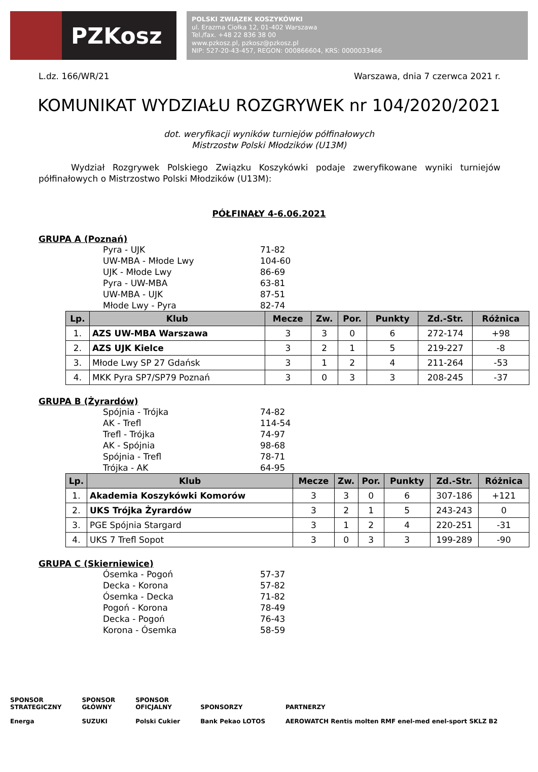PZKosz
POLSKI ZWIĄZEK KOSZYKÓWKI
ul. Erazma Ciołka 12, 01-402 Warszawa
Tel./fax. +48 22 836 38 00
www.pzkosz.pl, pzkosz@pzkosz.pl
NIP: 527-20-43-457, REGON: 000866604, KRS: 0000033466
L.dz. 166/WR/21 Warszawa, dnia 7 czerwca 2021 r.
KOMUNIKAT WYDZIAŁU ROZGRYWEK nr 104/2020/2021
dot. weryfikacji wyników turniejów półfinałowych
Mistrzostw Polski Młodzików (U13M)
Wydział Rozgrywek Polskiego Związku Koszykówki podaje zweryfikowane wyniki turniejów półfinałowych o Mistrzostwo Polski Młodzików (U13M):
PÓŁFINAŁY 4-6.06.2021
GRUPA A (Poznań)
Pyra - UJK 71-82
UW-MBA - Młode Lwy 104-60
UJK - Młode Lwy 86-69
Pyra - UW-MBA 63-81
UW-MBA - UJK 87-51
Młode Lwy - Pyra 82-74
| Lp. | Klub | Mecze | Zw. | Por. | Punkty | Zd.-Str. | Różnica |
| --- | --- | --- | --- | --- | --- | --- | --- |
| 1. | AZS UW-MBA Warszawa | 3 | 3 | 0 | 6 | 272-174 | +98 |
| 2. | AZS UJK Kielce | 3 | 2 | 1 | 5 | 219-227 | -8 |
| 3. | Młode Lwy SP 27 Gdańsk | 3 | 1 | 2 | 4 | 211-264 | -53 |
| 4. | MKK Pyra SP7/SP79 Poznań | 3 | 0 | 3 | 3 | 208-245 | -37 |
GRUPA B (Żyrardów)
Spójnia - Trójka 74-82
AK - Trefl 114-54
Trefl - Trójka 74-97
AK - Spójnia 98-68
Spójnia - Trefl 78-71
Trójka - AK 64-95
| Lp. | Klub | Mecze | Zw. | Por. | Punkty | Zd.-Str. | Różnica |
| --- | --- | --- | --- | --- | --- | --- | --- |
| 1. | Akademia Koszykówki Komorów | 3 | 3 | 0 | 6 | 307-186 | +121 |
| 2. | UKS Trójka Żyrardów | 3 | 2 | 1 | 5 | 243-243 | 0 |
| 3. | PGE Spójnia Stargard | 3 | 1 | 2 | 4 | 220-251 | -31 |
| 4. | UKS 7 Trefl Sopot | 3 | 0 | 3 | 3 | 199-289 | -90 |
GRUPA C (Skierniewice)
Ósemka - Pogoń 57-37
Decka - Korona 57-82
Ósemka - Decka 71-82
Pogoń - Korona 78-49
Decka - Pogoń 76-43
Korona - Ósemka 58-59
SPONSOR
STRATEGICZNY
Energa
SPONSOR
GŁÓWNY
SUZUKI
SPONSOR
OFICJALNY
Polski Cukier
SPONSORZY
Bank Pekao LOTOS
PARTNERZY
AEROWATCH Rentis molten RMF enel-med enel-sport SKLZ B2